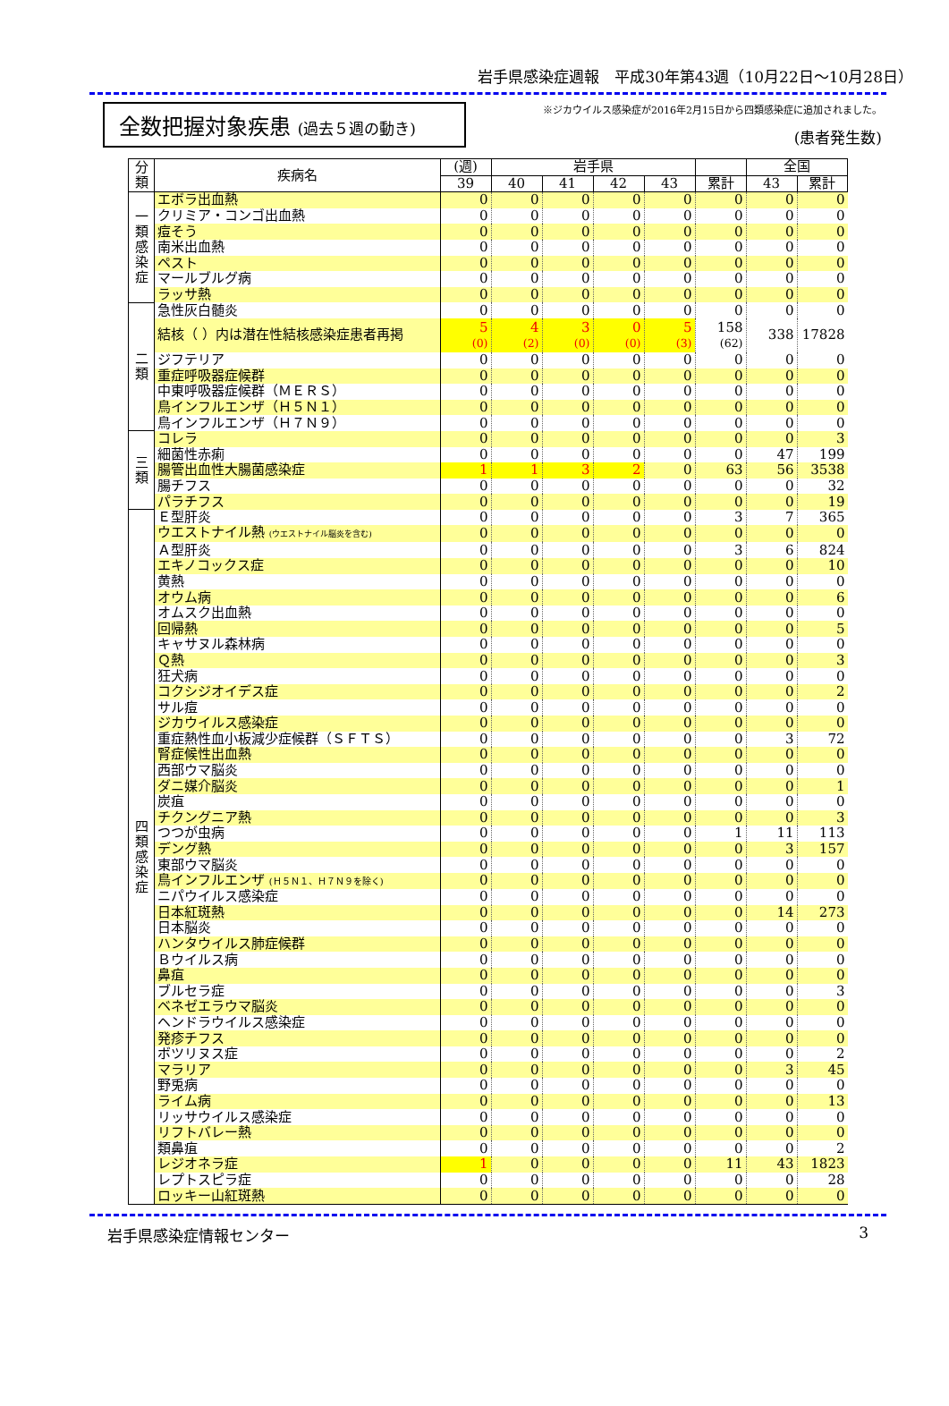岩手県感染症週報　平成30年第43週（10月22日～10月28日）
全数把握対象疾患 (過去５週の動き)
※ジカウイルス感染症が2016年2月15日から四類感染症に追加されました。
(患者発生数)
| 分類 | 疾病名 | (週) | 岩手県 | | | | | 全国 | |
| --- | --- | --- | --- | --- | --- | --- | --- | --- | --- |
| | | 39 | 40 | 41 | 42 | 43 | 累計 | 43 | 累計 |
| 一類感染症 | エボラ出血熱 | 0 | 0 | 0 | 0 | 0 | 0 | 0 | 0 |
| | クリミア・コンゴ出血熱 | 0 | 0 | 0 | 0 | 0 | 0 | 0 | 0 |
| | 痘そう | 0 | 0 | 0 | 0 | 0 | 0 | 0 | 0 |
| | 南米出血熱 | 0 | 0 | 0 | 0 | 0 | 0 | 0 | 0 |
| | ペスト | 0 | 0 | 0 | 0 | 0 | 0 | 0 | 0 |
| | マールブルグ病 | 0 | 0 | 0 | 0 | 0 | 0 | 0 | 0 |
| | ラッサ熱 | 0 | 0 | 0 | 0 | 0 | 0 | 0 | 0 |
| 二類 | 急性灰白髄炎 | 0 | 0 | 0 | 0 | 0 | 0 | 0 | 0 |
| | 結核（ ）内は潜在性結核感染症患者再掲 | 5 (0) | 4 (2) | 3 (0) | 0 (0) | 5 (3) | 158 (62) | 338 | 17828 |
| | ジフテリア | 0 | 0 | 0 | 0 | 0 | 0 | 0 | 0 |
| | 重症呼吸器症候群 | 0 | 0 | 0 | 0 | 0 | 0 | 0 | 0 |
| | 中東呼吸器症候群（ＭＥＲＳ） | 0 | 0 | 0 | 0 | 0 | 0 | 0 | 0 |
| | 鳥インフルエンザ（Ｈ５Ｎ１） | 0 | 0 | 0 | 0 | 0 | 0 | 0 | 0 |
| | 鳥インフルエンザ（Ｈ７Ｎ９） | 0 | 0 | 0 | 0 | 0 | 0 | 0 | 0 |
| 三類 | コレラ | 0 | 0 | 0 | 0 | 0 | 0 | 0 | 3 |
| | 細菌性赤痢 | 0 | 0 | 0 | 0 | 0 | 0 | 47 | 199 |
| | 腸管出血性大腸菌感染症 | 1 | 1 | 3 | 2 | 0 | 63 | 56 | 3538 |
| | 腸チフス | 0 | 0 | 0 | 0 | 0 | 0 | 0 | 32 |
| | パラチフス | 0 | 0 | 0 | 0 | 0 | 0 | 0 | 19 |
| 四類感染症 | Ｅ型肝炎 | 0 | 0 | 0 | 0 | 0 | 3 | 7 | 365 |
| | ウエストナイル熱 (ウエストナイル脳炎を含む) | 0 | 0 | 0 | 0 | 0 | 0 | 0 | 0 |
| | Ａ型肝炎 | 0 | 0 | 0 | 0 | 0 | 3 | 6 | 824 |
| | エキノコックス症 | 0 | 0 | 0 | 0 | 0 | 0 | 0 | 10 |
| | 黄熱 | 0 | 0 | 0 | 0 | 0 | 0 | 0 | 0 |
| | オウム病 | 0 | 0 | 0 | 0 | 0 | 0 | 0 | 6 |
| | オムスク出血熱 | 0 | 0 | 0 | 0 | 0 | 0 | 0 | 0 |
| | 回帰熱 | 0 | 0 | 0 | 0 | 0 | 0 | 0 | 5 |
| | キャサヌル森林病 | 0 | 0 | 0 | 0 | 0 | 0 | 0 | 0 |
| | Ｑ熱 | 0 | 0 | 0 | 0 | 0 | 0 | 0 | 3 |
| | 狂犬病 | 0 | 0 | 0 | 0 | 0 | 0 | 0 | 0 |
| | コクシジオイデス症 | 0 | 0 | 0 | 0 | 0 | 0 | 0 | 2 |
| | サル痘 | 0 | 0 | 0 | 0 | 0 | 0 | 0 | 0 |
| | ジカウイルス感染症 | 0 | 0 | 0 | 0 | 0 | 0 | 0 | 0 |
| | 重症熱性血小板減少症候群（ＳＦＴＳ） | 0 | 0 | 0 | 0 | 0 | 0 | 3 | 72 |
| | 腎症候性出血熱 | 0 | 0 | 0 | 0 | 0 | 0 | 0 | 0 |
| | 西部ウマ脳炎 | 0 | 0 | 0 | 0 | 0 | 0 | 0 | 0 |
| | ダニ媒介脳炎 | 0 | 0 | 0 | 0 | 0 | 0 | 0 | 1 |
| | 炭疽 | 0 | 0 | 0 | 0 | 0 | 0 | 0 | 0 |
| | チクングニア熱 | 0 | 0 | 0 | 0 | 0 | 0 | 0 | 3 |
| | つつが虫病 | 0 | 0 | 0 | 0 | 0 | 1 | 11 | 113 |
| | デング熱 | 0 | 0 | 0 | 0 | 0 | 0 | 3 | 157 |
| | 東部ウマ脳炎 | 0 | 0 | 0 | 0 | 0 | 0 | 0 | 0 |
| | 鳥インフルエンザ (Ｈ５Ｎ１、Ｈ７Ｎ９を除く) | 0 | 0 | 0 | 0 | 0 | 0 | 0 | 0 |
| | ニパウイルス感染症 | 0 | 0 | 0 | 0 | 0 | 0 | 0 | 0 |
| | 日本紅斑熱 | 0 | 0 | 0 | 0 | 0 | 0 | 14 | 273 |
| | 日本脳炎 | 0 | 0 | 0 | 0 | 0 | 0 | 0 | 0 |
| | ハンタウイルス肺症候群 | 0 | 0 | 0 | 0 | 0 | 0 | 0 | 0 |
| | Ｂウイルス病 | 0 | 0 | 0 | 0 | 0 | 0 | 0 | 0 |
| | 鼻疽 | 0 | 0 | 0 | 0 | 0 | 0 | 0 | 0 |
| | ブルセラ症 | 0 | 0 | 0 | 0 | 0 | 0 | 0 | 3 |
| | ベネゼエラウマ脳炎 | 0 | 0 | 0 | 0 | 0 | 0 | 0 | 0 |
| | ヘンドラウイルス感染症 | 0 | 0 | 0 | 0 | 0 | 0 | 0 | 0 |
| | 発疹チフス | 0 | 0 | 0 | 0 | 0 | 0 | 0 | 0 |
| | ボツリヌス症 | 0 | 0 | 0 | 0 | 0 | 0 | 0 | 2 |
| | マラリア | 0 | 0 | 0 | 0 | 0 | 0 | 3 | 45 |
| | 野兎病 | 0 | 0 | 0 | 0 | 0 | 0 | 0 | 0 |
| | ライム病 | 0 | 0 | 0 | 0 | 0 | 0 | 0 | 13 |
| | リッサウイルス感染症 | 0 | 0 | 0 | 0 | 0 | 0 | 0 | 0 |
| | リフトバレー熱 | 0 | 0 | 0 | 0 | 0 | 0 | 0 | 0 |
| | 類鼻疽 | 0 | 0 | 0 | 0 | 0 | 0 | 0 | 2 |
| | レジオネラ症 | 1 | 0 | 0 | 0 | 0 | 11 | 43 | 1823 |
| | レプトスピラ症 | 0 | 0 | 0 | 0 | 0 | 0 | 0 | 28 |
| | ロッキー山紅斑熱 | 0 | 0 | 0 | 0 | 0 | 0 | 0 | 0 |
岩手県感染症情報センター 3